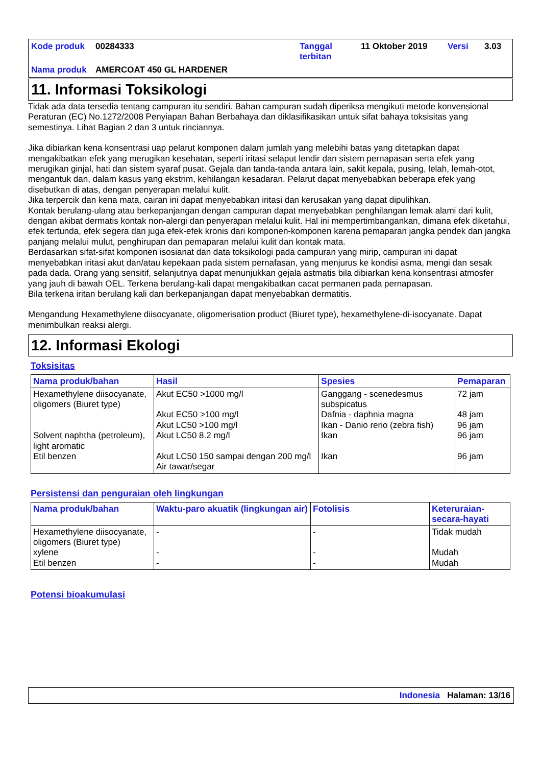Kode produk
00284333
Tanggal terbitan
11 Oktober 2019
Versi
3.03
Nama produk
AMERCOAT 450 GL HARDENER
11. Informasi Toksikologi
Tidak ada data tersedia tentang campuran itu sendiri. Bahan campuran sudah diperiksa mengikuti metode konvensional Peraturan (EC) No.1272/2008 Penyiapan Bahan Berbahaya dan diklasifikasikan untuk sifat bahaya toksisitas yang semestinya. Lihat Bagian 2 dan 3 untuk rinciannya.
Jika dibiarkan kena konsentrasi uap pelarut komponen dalam jumlah yang melebihi batas yang ditetapkan dapat mengakibatkan efek yang merugikan kesehatan, seperti iritasi selaput lendir dan sistem pernapasan serta efek yang merugikan ginjal, hati dan sistem syaraf pusat. Gejala dan tanda-tanda antara lain, sakit kepala, pusing, lelah, lemah-otot, mengantuk dan, dalam kasus yang ekstrim, kehilangan kesadaran. Pelarut dapat menyebabkan beberapa efek yang disebutkan di atas, dengan penyerapan melalui kulit.
Jika terpercik dan kena mata, cairan ini dapat menyebabkan iritasi dan kerusakan yang dapat dipulihkan.
Kontak berulang-ulang atau berkepanjangan dengan campuran dapat menyebabkan penghilangan lemak alami dari kulit, dengan akibat dermatis kontak non-alergi dan penyerapan melalui kulit. Hal ini mempertimbangankan, dimana efek diketahui, efek tertunda, efek segera dan juga efek-efek kronis dari komponen-komponen karena pemaparan jangka pendek dan jangka panjang melalui mulut, penghirupan dan pemaparan melalui kulit dan kontak mata.
Berdasarkan sifat-sifat komponen isosianat dan data toksikologi pada campuran yang mirip, campuran ini dapat menyebabkan iritasi akut dan/atau kepekaan pada sistem pernafasan, yang menjurus ke kondisi asma, mengi dan sesak pada dada. Orang yang sensitif, selanjutnya dapat menunjukkan gejala astmatis bila dibiarkan kena konsentrasi atmosfer yang jauh di bawah OEL. Terkena berulang-kali dapat mengakibatkan cacat permanen pada pernapasan.
Bila terkena iritan berulang kali dan berkepanjangan dapat menyebabkan dermatitis.
Mengandung Hexamethylene diisocyanate, oligomerisation product (Biuret type), hexamethylene-di-isocyanate. Dapat menimbulkan reaksi alergi.
12. Informasi Ekologi
Toksisitas
| Nama produk/bahan | Hasil | Spesies | Pemaparan |
| --- | --- | --- | --- |
| Hexamethylene diisocyanate, oligomers (Biuret type) Solvent naphtha (petroleum), light aromatic Etil benzen | Akut EC50 >1000 mg/l Akut EC50 >100 mg/l Akut LC50 >100 mg/l Akut LC50 8.2 mg/l Akut LC50 150 sampai dengan 200 mg/l Air tawar/segar | Ganggang - scenedesmus subspicatus Dafnia - daphnia magna Ikan - Danio rerio (zebra fish) Ikan Ikan | 72 jam 48 jam 96 jam 96 jam 96 jam |
Persistensi dan penguraian oleh lingkungan
| Nama produk/bahan | Waktu-paro akuatik (lingkungan air) | Fotolisis | Keteruraian-secara-hayati |
| --- | --- | --- | --- |
| Hexamethylene diisocyanate, oligomers (Biuret type) xylene Etil benzen | - - - | - - - | Tidak mudah Mudah Mudah |
Potensi bioakumulasi
Indonesia Halaman: 13/16